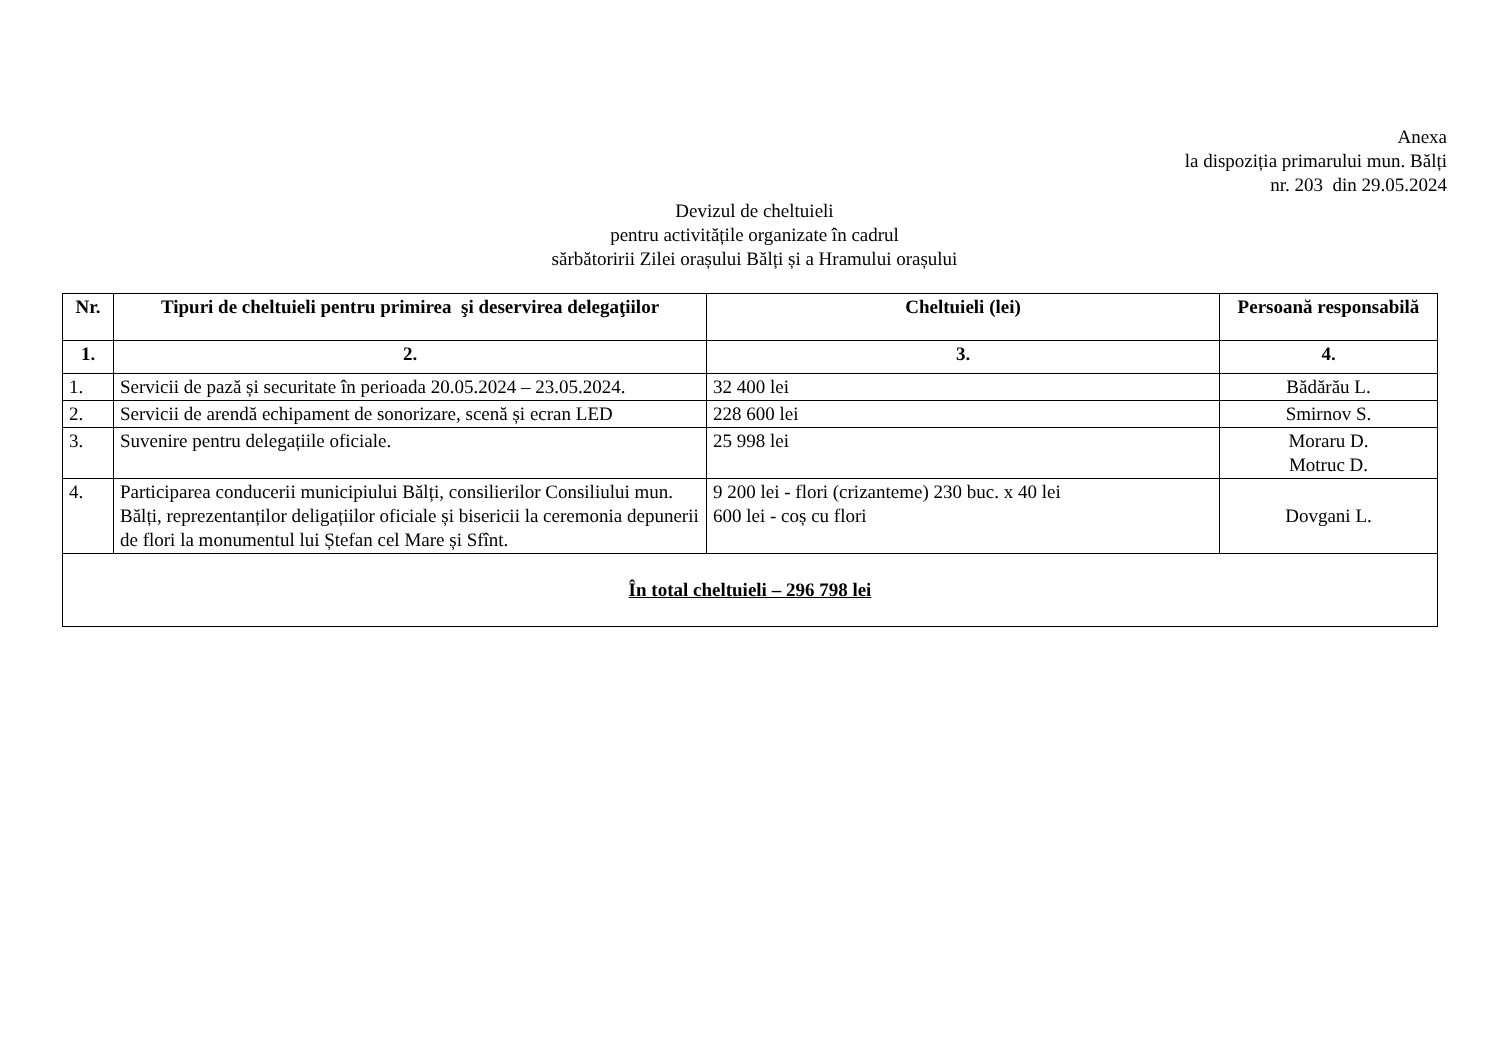Anexa
la dispoziția primarului mun. Bălți
nr. 203 din 29.05.2024
Devizul de cheltuieli
pentru activitățile organizate în cadrul
sărbătoririi Zilei orașului Bălți și a Hramului orașului
| Nr. | Tipuri de cheltuieli pentru primirea şi deservirea delegaţiilor | Cheltuieli (lei) | Persoană responsabilă |
| --- | --- | --- | --- |
| 1. | 2. | 3. | 4. |
| 1. | Servicii de pază și securitate în perioada 20.05.2024 – 23.05.2024. | 32 400 lei | Bădărău L. |
| 2. | Servicii de arendă echipament de sonorizare, scenă și ecran LED | 228 600 lei | Smirnov S. |
| 3. | Suvenire pentru delegațiile oficiale. | 25 998 lei | Moraru D. Motruc D. |
| 4. | Participarea conducerii municipiului Bălți, consilierilor Consiliului mun. Bălți, reprezentanților deligațiilor oficiale și bisericii la ceremonia depunerii de flori la monumentul lui Ștefan cel Mare și Sfînt. | 9 200 lei - flori (crizanteme) 230 buc. x 40 lei 600 lei - coș cu flori | Dovgani L. |
| În total cheltuieli – 296 798 lei | | | |